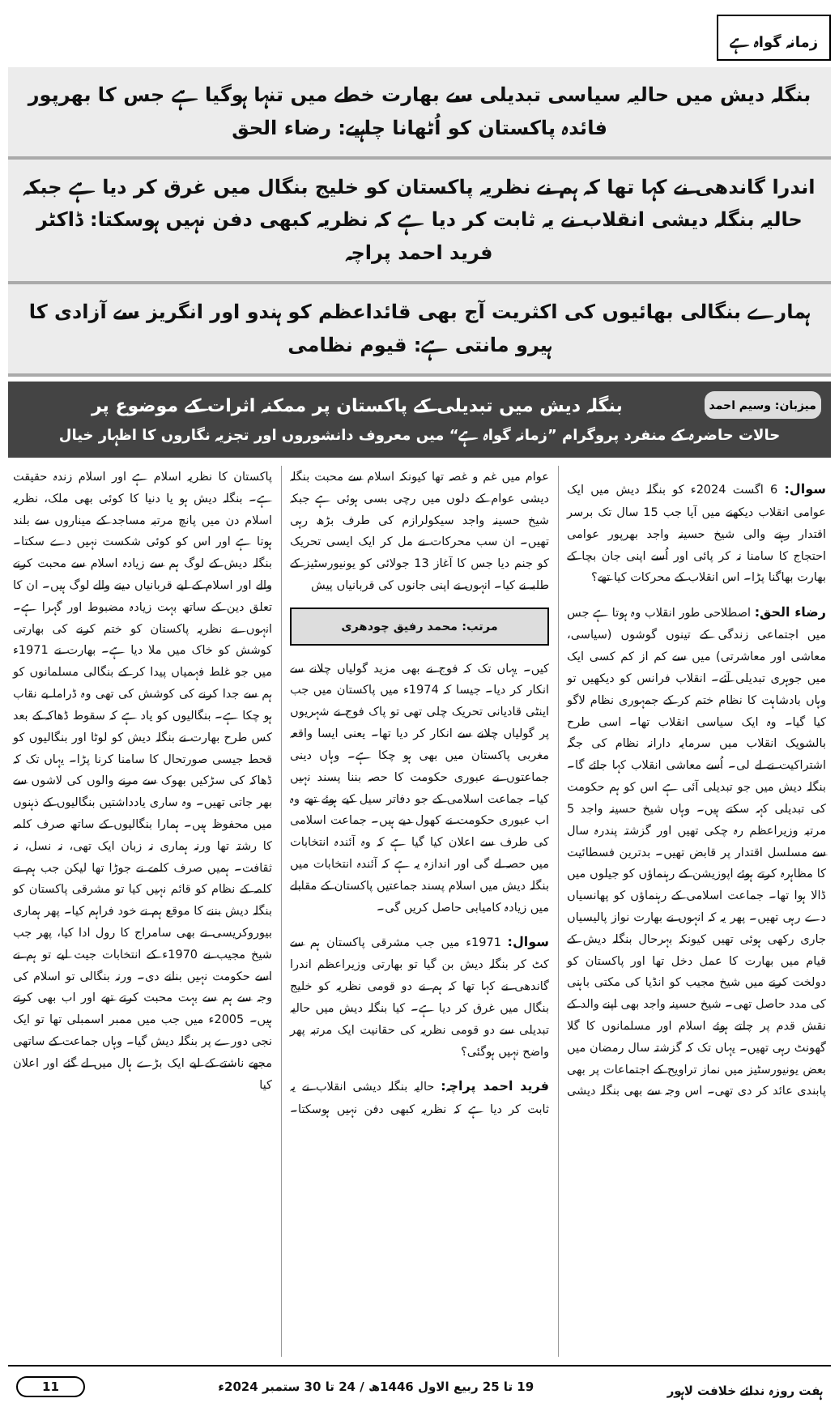زمانہ گواہ ہے
بنگلہ دیش میں حالیہ سیاسی تبدیلی سے بھارت خطے میں تنہا ہوگیا ہے جس کا بھرپور فائدہ پاکستان کو اُٹھانا چاہیے: رضاء الحق
اندرا گاندھی نے کہا تھا کہ ہم نے نظریہ پاکستان کو خلیج بنگال میں غرق کر دیا ہے جبکہ حالیہ بنگلہ دیشی انقلاب نے یہ ثابت کر دیا ہے کہ نظریہ کبھی دفن نہیں ہوسکتا: ڈاکٹر فرید احمد پراچہ
ہمارے بنگالی بھائیوں کی اکثریت آج بھی قائداعظم کو ہندو اور انگریز سے آزادی کا ہیرو مانتی ہے: قیوم نظامی
میزبان: وسیم احمد بنگلہ دیش میں تبدیلی کے پاکستان پر ممکنہ اثرات کے موضوع پر
حالات حاضرہ کے منفرد پروگرام ”زمانہ گواہ ہے“ میں معروف دانشوروں اور تجزیہ نگاروں کا اظہار خیال
سوال: 6 اگست 2024ء کو بنگلہ دیش میں ایک عوامی انقلاب دیکھنے میں آیا جب 15 سال تک برسر اقتدار رہنے والی شیخ حسینہ واجد بھرپور عوامی احتجاج کا سامنا نہ کر پائی اور اُسے اپنی جان بچا کے بھارت بھاگنا پڑا۔ اس انقلاب کے محرکات کیا تھے؟
رضاء الحق: اصطلاحی طور انقلاب وہ ہوتا ہے جس میں اجتماعی زندگی کے تینوں گوشوں (سیاسی، معاشی اور معاشرتی) میں سے کم از کم کسی ایک میں جوہری تبدیلی آئے۔ انقلاب فرانس کو دیکھیں تو وہاں بادشاہت کا نظام ختم کر کے جمہوری نظام لاگو کیا گیا۔ وہ ایک سیاسی انقلاب تھا۔ اسی طرح بالشویک انقلاب میں سرمایہ دارانہ نظام کی جگہ اشتراکیت نے لے لی۔ اُسے معاشی انقلاب کہا جائے گا۔ بنگلہ دیش میں جو تبدیلی آئی ہے اس کو ہم حکومت کی تبدیلی کہہ سکتے ہیں۔ وہاں شیخ حسینہ واجد 5 مرتبہ وزیراعظم رہ چکی تھیں اور گزشتہ پندرہ سال سے مسلسل اقتدار پر قابض تھیں۔ بدترین فسطائیت کا مظاہرہ کرتے ہوئے اپوزیشن کے رہنماؤں کو جیلوں میں ڈالا ہوا تھا۔ جماعت اسلامی کے رہنماؤں کو پھانسیاں دے رہی تھیں۔ پھر یہ کہ انہوں نے بھارت نواز پالیسیاں جاری رکھی ہوئی تھیں کیونکہ بہرحال بنگلہ دیش کے قیام میں بھارت کا عمل دخل تھا اور پاکستان کو دولخت کرنے میں شیخ مجیب کو انڈیا کی مکتی باہنی کی مدد حاصل تھی۔ شیخ حسینہ واجد بھی اپنے والد کے نقش قدم پر چلتے ہوئے اسلام اور مسلمانوں کا گلا گھونٹ رہی تھیں۔ یہاں تک کہ گزشتہ سال رمضان میں بعض یونیورسٹیز میں نماز تراویح کے اجتماعات پر بھی پابندی عائد کر دی تھی۔ اس وجہ سے بھی بنگلہ دیشی عوام میں غم و غصہ تھا کیونکہ اسلام سے محبت بنگلہ دیشی عوام کے دلوں میں رچی بسی ہوئی ہے جبکہ شیخ حسینہ واجد سیکولرازم کی طرف بڑھ رہی تھیں۔ ان سب محرکات نے مل کر ایک ایسی تحریک کو جنم دیا جس کا آغاز 13 جولائی کو یونیورسٹیز کے طلبہ نے کیا۔ انہوں نے اپنی جانوں کی قربانیاں پیش
مرتب: محمد رفیق چودھری
کیں۔ یہاں تک کہ فوج نے بھی مزید گولیاں چلانے سے انکار کر دیا۔ جیسا کہ 1974ء میں پاکستان میں جب اینٹی قادیانی تحریک چلی تھی تو پاک فوج نے شہریوں پر گولیاں چلانے سے انکار کر دیا تھا۔ یعنی ایسا واقعہ مغربی پاکستان میں بھی ہو چکا ہے۔ وہاں دینی جماعتوں نے عبوری حکومت کا حصہ بننا پسند نہیں کیا۔ جماعت اسلامی کے جو دفاتر سیل کیے ہوئے تھے وہ اب عبوری حکومت نے کھول دیے ہیں۔ جماعت اسلامی کی طرف سے اعلان کیا گیا ہے کہ وہ آئندہ انتخابات میں حصہ لے گی اور اندازہ یہ ہے کہ آئندہ انتخابات میں بنگلہ دیش میں اسلام پسند جماعتیں پاکستان کے مقابلے میں زیادہ کامیابی حاصل کریں گی۔
سوال: 1971ء میں جب مشرقی پاکستان ہم سے کٹ کر بنگلہ دیش بن گیا تو بھارتی وزیراعظم اندرا گاندھی نے کہا تھا کہ ہم نے دو قومی نظریہ کو خلیج بنگال میں غرق کر دیا ہے۔ کیا بنگلہ دیش میں حالیہ تبدیلی سے دو قومی نظریہ کی حقانیت ایک مرتبہ پھر واضح نہیں ہوگئی؟
فرید احمد پراچہ: حالیہ بنگلہ دیشی انقلاب نے یہ ثابت کر دیا ہے کہ نظریہ کبھی دفن نہیں ہوسکتا۔ پاکستان کا نظریہ اسلام ہے اور اسلام زندہ حقیقت ہے۔ بنگلہ دیش ہو یا دنیا کا کوئی بھی ملک، نظریہ اسلام دن میں پانچ مرتبہ مساجد کے میناروں سے بلند ہوتا ہے اور اس کو کوئی شکست نہیں دے سکتا۔ بنگلہ دیش کے لوگ ہم سے زیادہ اسلام سے محبت کرنے والے اور اسلام کے لیے قربانیاں دینے والے لوگ ہیں۔ ان کا تعلق دین کے ساتھ بہت زیادہ مضبوط اور گہرا ہے۔ انہوں نے نظریہ پاکستان کو ختم کرنے کی بھارتی کوشش کو خاک میں ملا دیا ہے۔ بھارت نے 1971ء میں جو غلط فہمیاں پیدا کر کے بنگالی مسلمانوں کو ہم سے جدا کرنے کی کوشش کی تھی وہ ڈراما بے نقاب ہو چکا ہے۔ بنگالیوں کو یاد ہے کہ سقوط ڈھاکہ کے بعد کس طرح بھارت نے بنگلہ دیش کو لوٹا اور بنگالیوں کو قحط جیسی صورتحال کا سامنا کرنا پڑا۔ یہاں تک کہ ڈھاکہ کی سڑکیں بھوک سے مرنے والوں کی لاشوں سے بھر جاتی تھیں۔ وہ ساری یادداشتیں بنگالیوں کے ذہنوں میں محفوظ ہیں۔ ہمارا بنگالیوں کے ساتھ صرف کلمہ کا رشتہ تھا ورنہ ہماری نہ زبان ایک تھی، نہ نسل، نہ ثقافت۔ ہمیں صرف کلمے نے جوڑا تھا لیکن جب ہم نے کلمہ کے نظام کو قائم نہیں کیا تو مشرقی پاکستان کو بنگلہ دیش بننے کا موقع ہم نے خود فراہم کیا۔ پھر ہماری بیوروکریسی نے بھی سامراج کا رول ادا کیا، پھر جب شیخ مجیب نے 1970ء کے انتخابات جیت لیے تو ہم نے اسے حکومت نہیں بنانے دی۔ ورنہ بنگالی تو اسلام کی وجہ سے ہم سے بہت محبت کرتے تھے اور اب بھی کرتے ہیں۔ 2005ء میں جب میں ممبر اسمبلی تھا تو ایک نجی دورے پر بنگلہ دیش گیا۔ وہاں جماعت کے ساتھی مجھے ناشتے کے لیے ایک بڑے ہال میں لے گئے اور اعلان کیا
ہفت روزہ ندائے خلافت لاہور 19 تا 25 ربیع الاول 1446ھ / 24 تا 30 ستمبر 2024ء 11